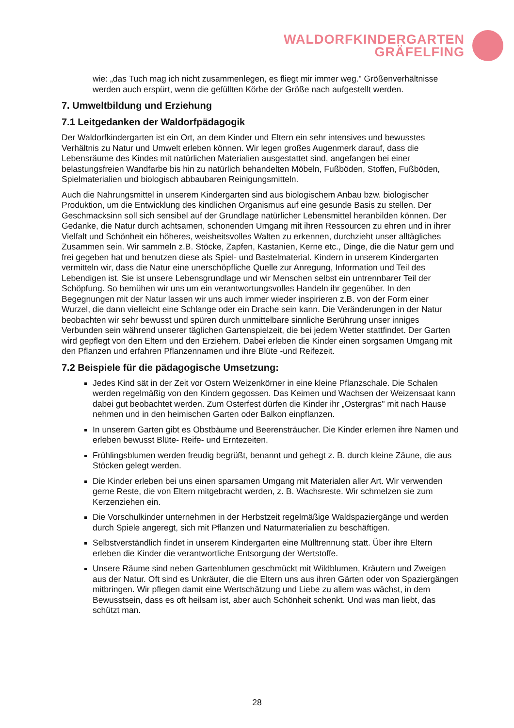WALDORFKINDERGARTEN
GRÄFELFING
wie: „das Tuch mag ich nicht zusammenlegen, es fliegt mir immer weg." Größenverhältnisse werden auch erspürt, wenn die gefüllten Körbe der Größe nach aufgestellt werden.
7. Umweltbildung und Erziehung
7.1 Leitgedanken der Waldorfpädagogik
Der Waldorfkindergarten ist ein Ort, an dem Kinder und Eltern ein sehr intensives und bewusstes Verhältnis zu Natur und Umwelt erleben können. Wir legen großes Augenmerk darauf, dass die Lebensräume des Kindes mit natürlichen Materialien ausgestattet sind, angefangen bei einer belastungsfreien Wandfarbe bis hin zu natürlich behandelten Möbeln, Fußböden, Stoffen, Fußböden, Spielmaterialien und biologisch abbaubaren Reinigungsmitteln.
Auch die Nahrungsmittel in unserem Kindergarten sind aus biologischem Anbau bzw. biologischer Produktion, um die Entwicklung des kindlichen Organismus auf eine gesunde Basis zu stellen. Der Geschmacksinn soll sich sensibel auf der Grundlage natürlicher Lebensmittel heranbilden können. Der Gedanke, die Natur durch achtsamen, schonenden Umgang mit ihren Ressourcen zu ehren und in ihrer Vielfalt und Schönheit ein höheres, weisheitsvolles Walten zu erkennen, durchzieht unser alltägliches Zusammen sein. Wir sammeln z.B. Stöcke, Zapfen, Kastanien, Kerne etc., Dinge, die die Natur gern und frei gegeben hat und benutzen diese als Spiel- und Bastelmaterial. Kindern in unserem Kindergarten vermitteln wir, dass die Natur eine unerschöpfliche Quelle zur Anregung, Information und Teil des Lebendigen ist. Sie ist unsere Lebensgrundlage und wir Menschen selbst ein untrennbarer Teil der Schöpfung. So bemühen wir uns um ein verantwortungsvolles Handeln ihr gegenüber. In den Begegnungen mit der Natur lassen wir uns auch immer wieder inspirieren z.B. von der Form einer Wurzel, die dann vielleicht eine Schlange oder ein Drache sein kann. Die Veränderungen in der Natur beobachten wir sehr bewusst und spüren durch unmittelbare sinnliche Berührung unser inniges Verbunden sein während unserer täglichen Gartenspielzeit, die bei jedem Wetter stattfindet. Der Garten wird gepflegt von den Eltern und den Erziehern. Dabei erleben die Kinder einen sorgsamen Umgang mit den Pflanzen und erfahren Pflanzennamen und ihre Blüte -und Reifezeit.
7.2 Beispiele für die pädagogische Umsetzung:
Jedes Kind sät in der Zeit vor Ostern Weizenkörner in eine kleine Pflanzschale. Die Schalen werden regelmäßig von den Kindern gegossen. Das Keimen und Wachsen der Weizensaat kann dabei gut beobachtet werden. Zum Osterfest dürfen die Kinder ihr „Ostergras" mit nach Hause nehmen und in den heimischen Garten oder Balkon einpflanzen.
In unserem Garten gibt es Obstbäume und Beerensträucher. Die Kinder erlernen ihre Namen und erleben bewusst Blüte- Reife- und Erntezeiten.
Frühlingsblumen werden freudig begrüßt, benannt und gehegt z. B. durch kleine Zäune, die aus Stöcken gelegt werden.
Die Kinder erleben bei uns einen sparsamen Umgang mit Materialen aller Art. Wir verwenden gerne Reste, die von Eltern mitgebracht werden, z. B. Wachsreste. Wir schmelzen sie zum Kerzenziehen ein.
Die Vorschulkinder unternehmen in der Herbstzeit regelmäßige Waldspaziergänge und werden durch Spiele angeregt, sich mit Pflanzen und Naturmaterialien zu beschäftigen.
Selbstverständlich findet in unserem Kindergarten eine Mülltrennung statt. Über ihre Eltern erleben die Kinder die verantwortliche Entsorgung der Wertstoffe.
Unsere Räume sind neben Gartenblumen geschmückt mit Wildblumen, Kräutern und Zweigen aus der Natur. Oft sind es Unkräuter, die die Eltern uns aus ihren Gärten oder von Spaziergängen mitbringen. Wir pflegen damit eine Wertschätzung und Liebe zu allem was wächst, in dem Bewusstsein, dass es oft heilsam ist, aber auch Schönheit schenkt. Und was man liebt, das schützt man.
28